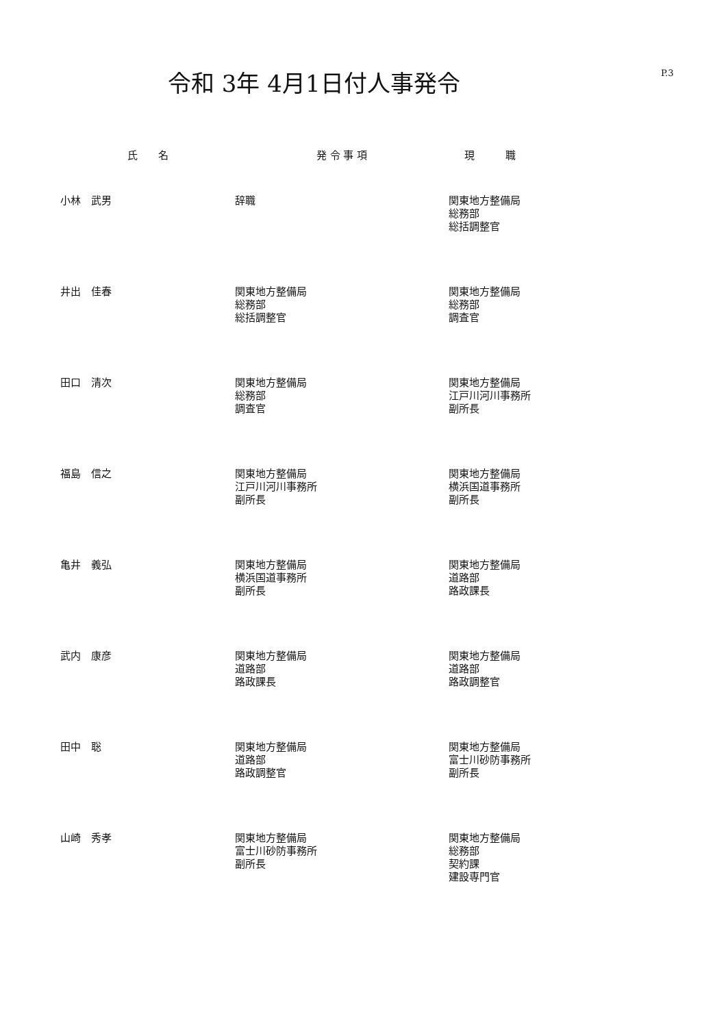令和 3年 4月1日付人事発令
P.3
| 氏 名 | 発 令 事 項 | 現 職 |
| --- | --- | --- |
| 小林 武男 | 辞職 | 関東地方整備局 総務部 総括調整官 |
| 井出 佳春 | 関東地方整備局 総務部 総括調整官 | 関東地方整備局 総務部 調査官 |
| 田口 清次 | 関東地方整備局 総務部 調査官 | 関東地方整備局 江戸川河川事務所 副所長 |
| 福島 信之 | 関東地方整備局 江戸川河川事務所 副所長 | 関東地方整備局 横浜国道事務所 副所長 |
| 亀井 義弘 | 関東地方整備局 横浜国道事務所 副所長 | 関東地方整備局 道路部 路政課長 |
| 武内 康彦 | 関東地方整備局 道路部 路政課長 | 関東地方整備局 道路部 路政調整官 |
| 田中 聡 | 関東地方整備局 道路部 路政調整官 | 関東地方整備局 富士川砂防事務所 副所長 |
| 山崎 秀孝 | 関東地方整備局 富士川砂防事務所 副所長 | 関東地方整備局 総務部 契約課 建設専門官 |